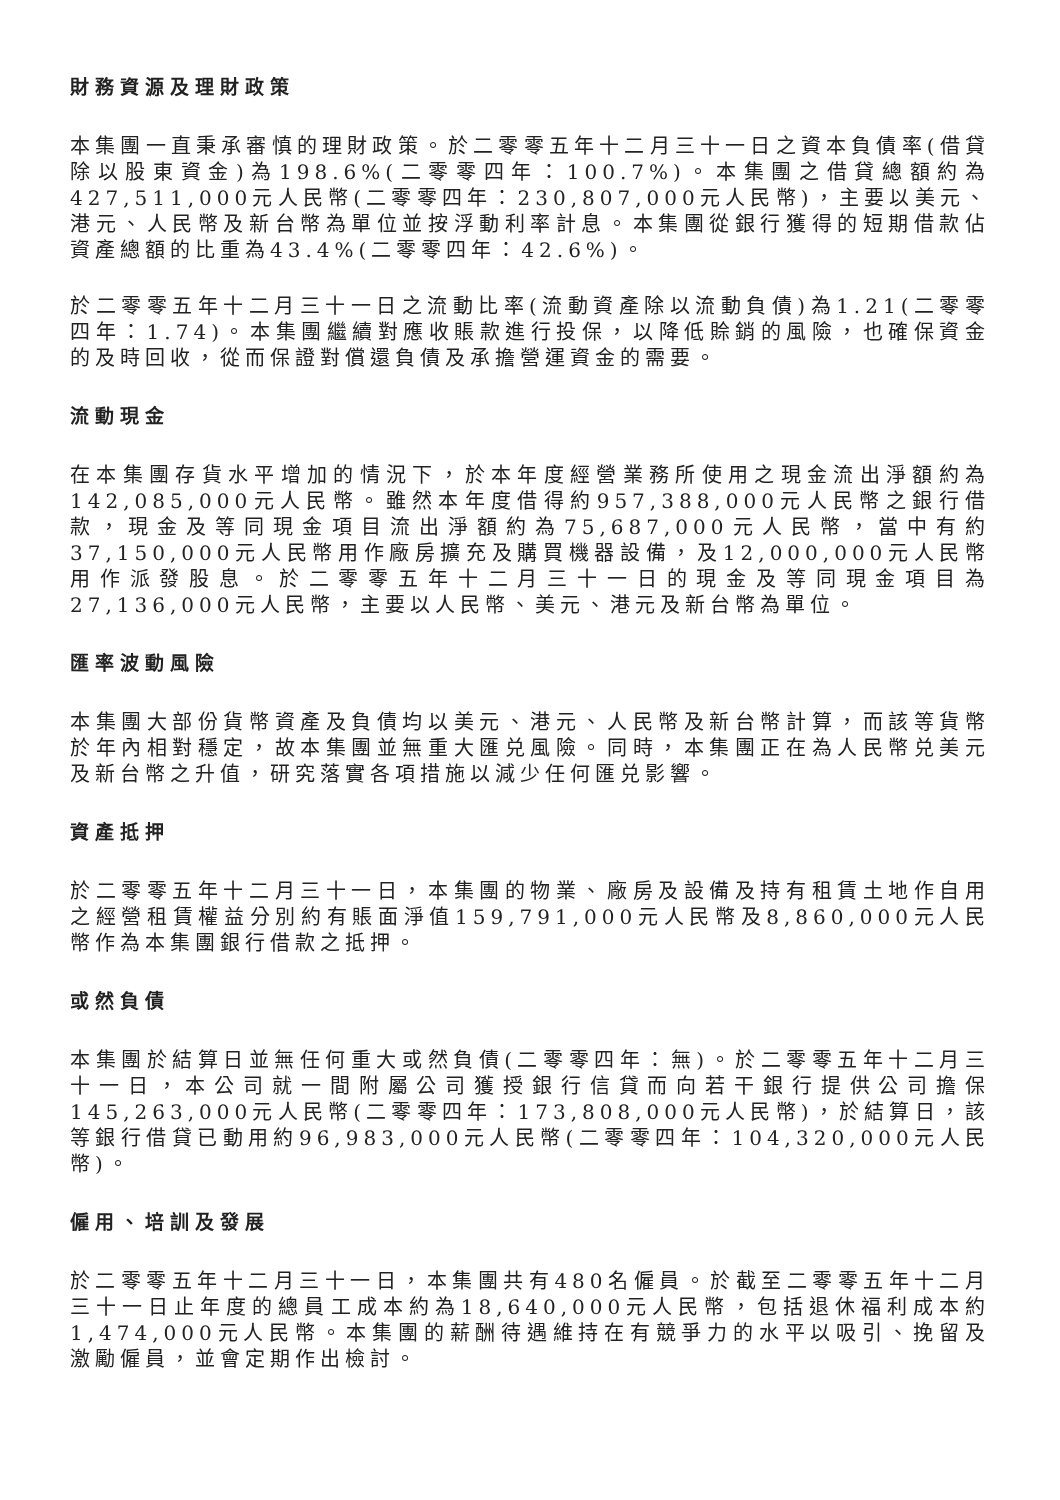財務資源及理財政策
本集團一直秉承審慎的理財政策。於二零零五年十二月三十一日之資本負債率(借貸除以股東資金)為198.6%(二零零四年：100.7%)。本集團之借貸總額約為427,511,000元人民幣(二零零四年：230,807,000元人民幣)，主要以美元、港元、人民幣及新台幣為單位並按浮動利率計息。本集團從銀行獲得的短期借款佔資產總額的比重為43.4%(二零零四年：42.6%)。
於二零零五年十二月三十一日之流動比率(流動資產除以流動負債)為1.21(二零零四年：1.74)。本集團繼續對應收賬款進行投保，以降低賒銷的風險，也確保資金的及時回收，從而保證對償還負債及承擔營運資金的需要。
流動現金
在本集團存貨水平增加的情況下，於本年度經營業務所使用之現金流出淨額約為142,085,000元人民幣。雖然本年度借得約957,388,000元人民幣之銀行借款，現金及等同現金項目流出淨額約為75,687,000元人民幣，當中有約37,150,000元人民幣用作廠房擴充及購買機器設備，及12,000,000元人民幣用作派發股息。於二零零五年十二月三十一日的現金及等同現金項目為27,136,000元人民幣，主要以人民幣、美元、港元及新台幣為單位。
匯率波動風險
本集團大部份貨幣資產及負債均以美元、港元、人民幣及新台幣計算，而該等貨幣於年內相對穩定，故本集團並無重大匯兑風險。同時，本集團正在為人民幣兑美元及新台幣之升值，研究落實各項措施以減少任何匯兑影響。
資產抵押
於二零零五年十二月三十一日，本集團的物業、廠房及設備及持有租賃土地作自用之經營租賃權益分別約有賬面淨值159,791,000元人民幣及8,860,000元人民幣作為本集團銀行借款之抵押。
或然負債
本集團於結算日並無任何重大或然負債(二零零四年：無)。於二零零五年十二月三十一日，本公司就一間附屬公司獲授銀行信貸而向若干銀行提供公司擔保145,263,000元人民幣(二零零四年：173,808,000元人民幣)，於結算日，該等銀行借貸已動用約96,983,000元人民幣(二零零四年：104,320,000元人民幣)。
僱用、培訓及發展
於二零零五年十二月三十一日，本集團共有480名僱員。於截至二零零五年十二月三十一日止年度的總員工成本約為18,640,000元人民幣，包括退休福利成本約1,474,000元人民幣。本集團的薪酬待遇維持在有競爭力的水平以吸引、挽留及激勵僱員，並會定期作出檢討。